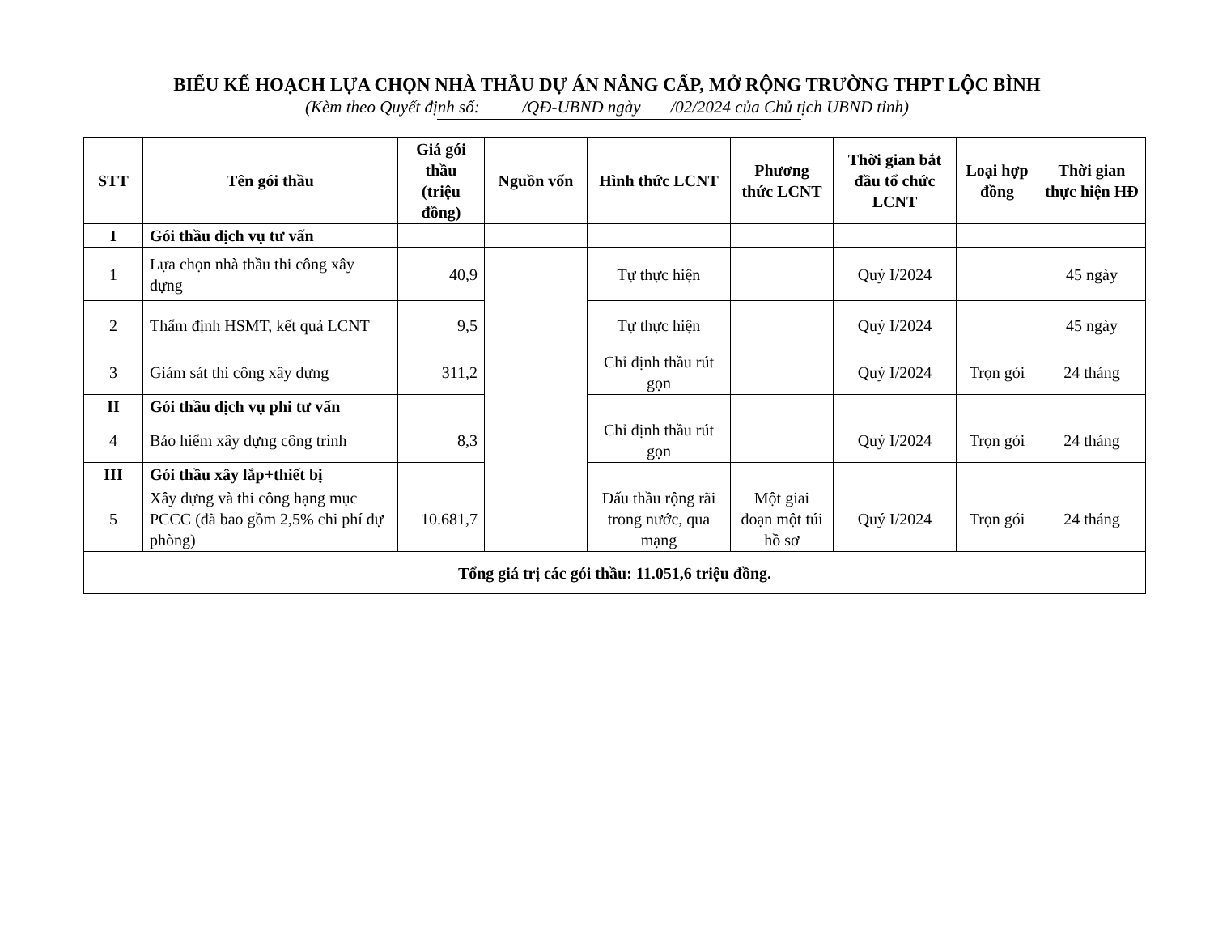BIỂU KẾ HOẠCH LỰA CHỌN NHÀ THẦU DỰ ÁN NÂNG CẤP, MỞ RỘNG TRƯỜNG THPT LỘC BÌNH
(Kèm theo Quyết định số: /QĐ-UBND ngày /02/2024 của Chủ tịch UBND tỉnh)
| STT | Tên gói thầu | Giá gói thầu (triệu đồng) | Nguồn vốn | Hình thức LCNT | Phương thức LCNT | Thời gian bắt đầu tổ chức LCNT | Loại hợp đồng | Thời gian thực hiện HĐ |
| --- | --- | --- | --- | --- | --- | --- | --- | --- |
| I | Gói thầu dịch vụ tư vấn | | | | | | | |
| 1 | Lựa chọn nhà thầu thi công xây dựng | 40,9 | | Tự thực hiện | | Quý I/2024 | | 45 ngày |
| 2 | Thẩm định HSMT, kết quả LCNT | 9,5 | | Tự thực hiện | | Quý I/2024 | | 45 ngày |
| 3 | Giám sát thi công xây dựng | 311,2 | | Chỉ định thầu rút gọn | | Quý I/2024 | Trọn gói | 24 tháng |
| II | Gói thầu dịch vụ phi tư vấn | | | | | | | |
| 4 | Bảo hiểm xây dựng công trình | 8,3 | | Chỉ định thầu rút gọn | | Quý I/2024 | Trọn gói | 24 tháng |
| III | Gói thầu xây lắp+thiết bị | | | | | | | |
| 5 | Xây dựng và thi công hạng mục PCCC (đã bao gồm 2,5% chi phí dự phòng) | 10.681,7 | | Đấu thầu rộng rãi trong nước, qua mạng | Một giai đoạn một túi hồ sơ | Quý I/2024 | Trọn gói | 24 tháng |
| Tổng giá trị các gói thầu: 11.051,6 triệu đồng. | | | | | | | | |